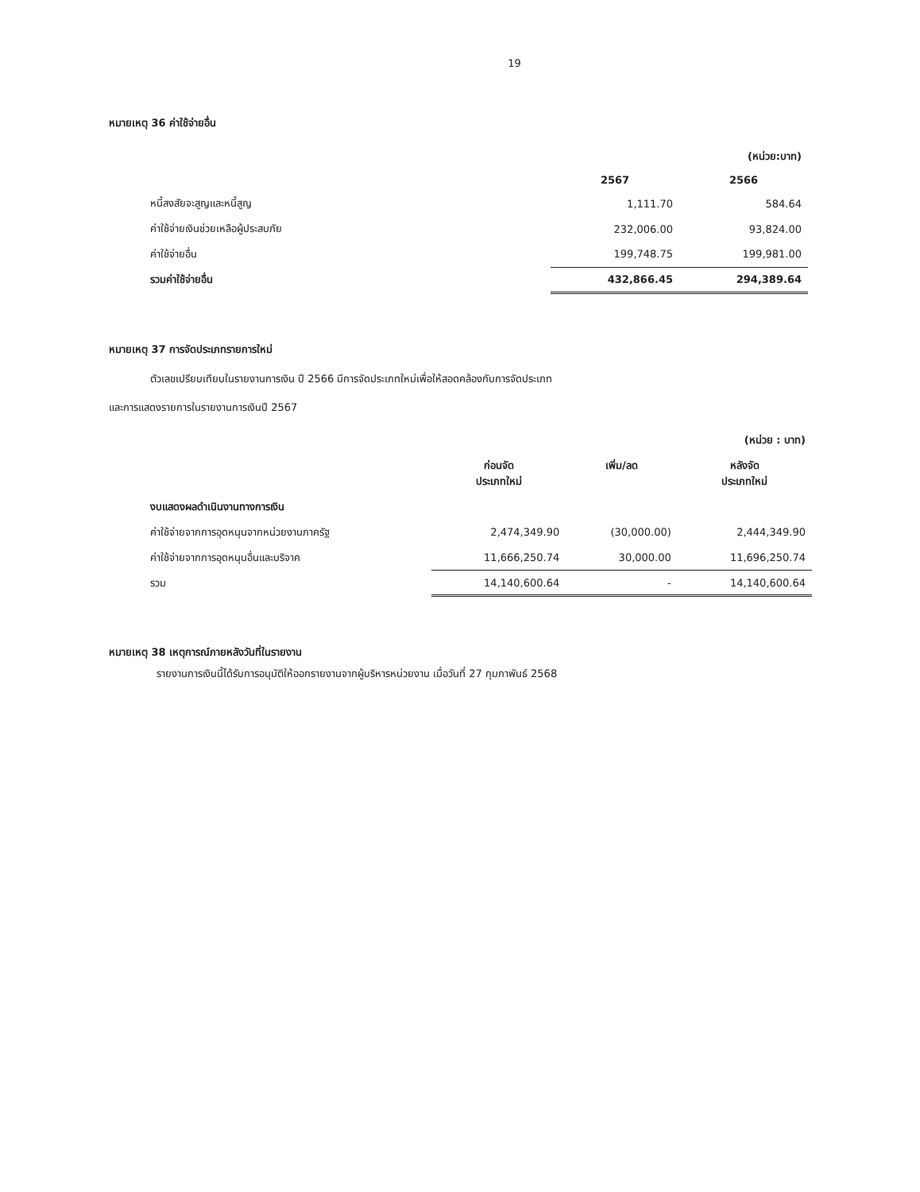19
หมายเหตุ 36 ค่าใช้จ่ายอื่น
| | | (หน่วย:บาท) |
| | 2567 | 2566 |
| หนี้สงสัยจะสูญและหนี้สูญ | 1,111.70 | 584.64 |
| ค่าใช้จ่ายเงินช่วยเหลือผู้ประสบภัย | 232,006.00 | 93,824.00 |
| ค่าใช้จ่ายอื่น | 199,748.75 | 199,981.00 |
| รวมค่าใช้จ่ายอื่น | 432,866.45 | 294,389.64 |
หมายเหตุ 37 การจัดประเภทรายการใหม่
ตัวเลขเปรียบเทียบในรายงานการเงิน ปี 2566 มีการจัดประเภทใหม่เพื่อให้สอดคล้องกับการจัดประเภท
และการแสดงรายการในรายงานการเงินปี 2567
| | | | (หน่วย : บาท) |
| | ก่อนจัด ประเภทใหม่ | เพิ่ม/ลด | หลังจัด ประเภทใหม่ |
| งบแสดงผลดำเนินงานทางการเงิน | | | |
| ค่าใช้จ่ายจากการอุดหนุนจากหน่วยงานภาครัฐ | 2,474,349.90 | (30,000.00) | 2,444,349.90 |
| ค่าใช้จ่ายจากการอุดหนุนอื่นและบริจาค | 11,666,250.74 | 30,000.00 | 11,696,250.74 |
| รวม | 14,140,600.64 | - | 14,140,600.64 |
หมายเหตุ 38 เหตุการณ์ภายหลังวันที่ในรายงาน
รายงานการเงินนี้ได้รับการอนุมัติให้ออกรายงานจากผู้บริหารหน่วยงาน เมื่อวันที่ 27 กุมภาพันธ์ 2568